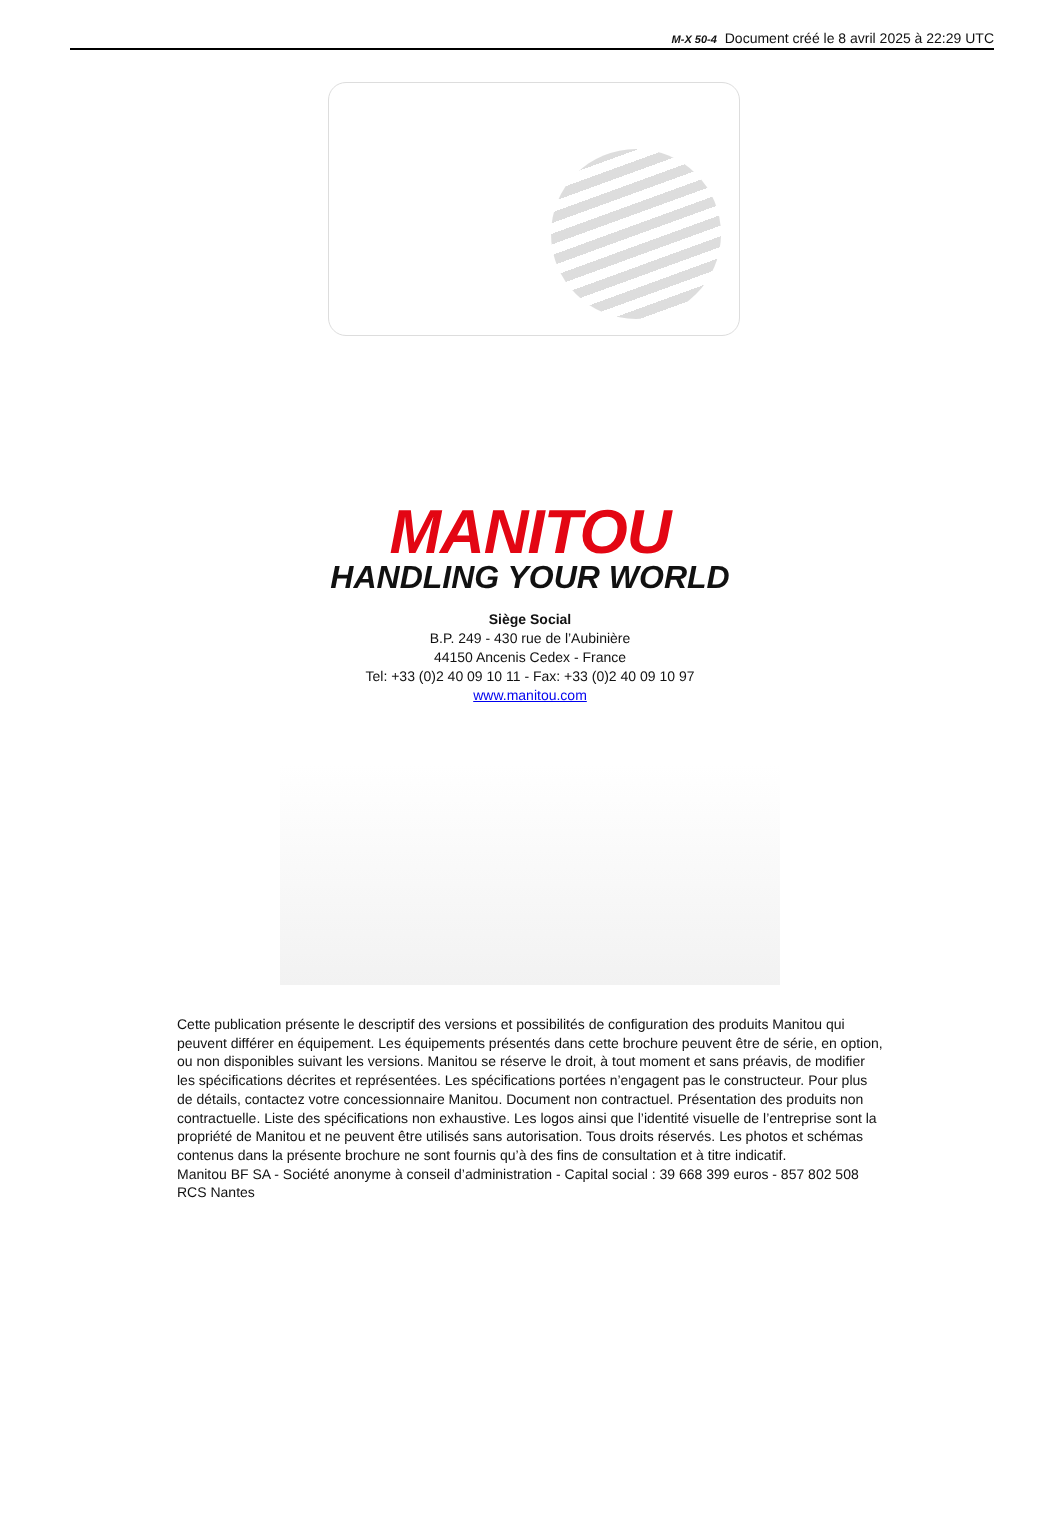M-X 50-4 Document créé le 8 avril 2025 à 22:29 UTC
MANITOU
HANDLING YOUR WORLD
Siège Social
B.P. 249 - 430 rue de l’Aubinière
44150 Ancenis Cedex - France
Tel: +33 (0)2 40 09 10 11 - Fax: +33 (0)2 40 09 10 97
www.manitou.com
Cette publication présente le descriptif des versions et possibilités de configuration des produits Manitou qui peuvent différer en équipement. Les équipements présentés dans cette brochure peuvent être de série, en option, ou non disponibles suivant les versions. Manitou se réserve le droit, à tout moment et sans préavis, de modifier les spécifications décrites et représentées. Les spécifications portées n’engagent pas le constructeur. Pour plus de détails, contactez votre concessionnaire Manitou. Document non contractuel. Présentation des produits non contractuelle. Liste des spécifications non exhaustive. Les logos ainsi que l’identité visuelle de l’entreprise sont la propriété de Manitou et ne peuvent être utilisés sans autorisation. Tous droits réservés. Les photos et schémas contenus dans la présente brochure ne sont fournis qu’à des fins de consultation et à titre indicatif.
Manitou BF SA - Société anonyme à conseil d’administration - Capital social : 39 668 399 euros - 857 802 508 RCS Nantes